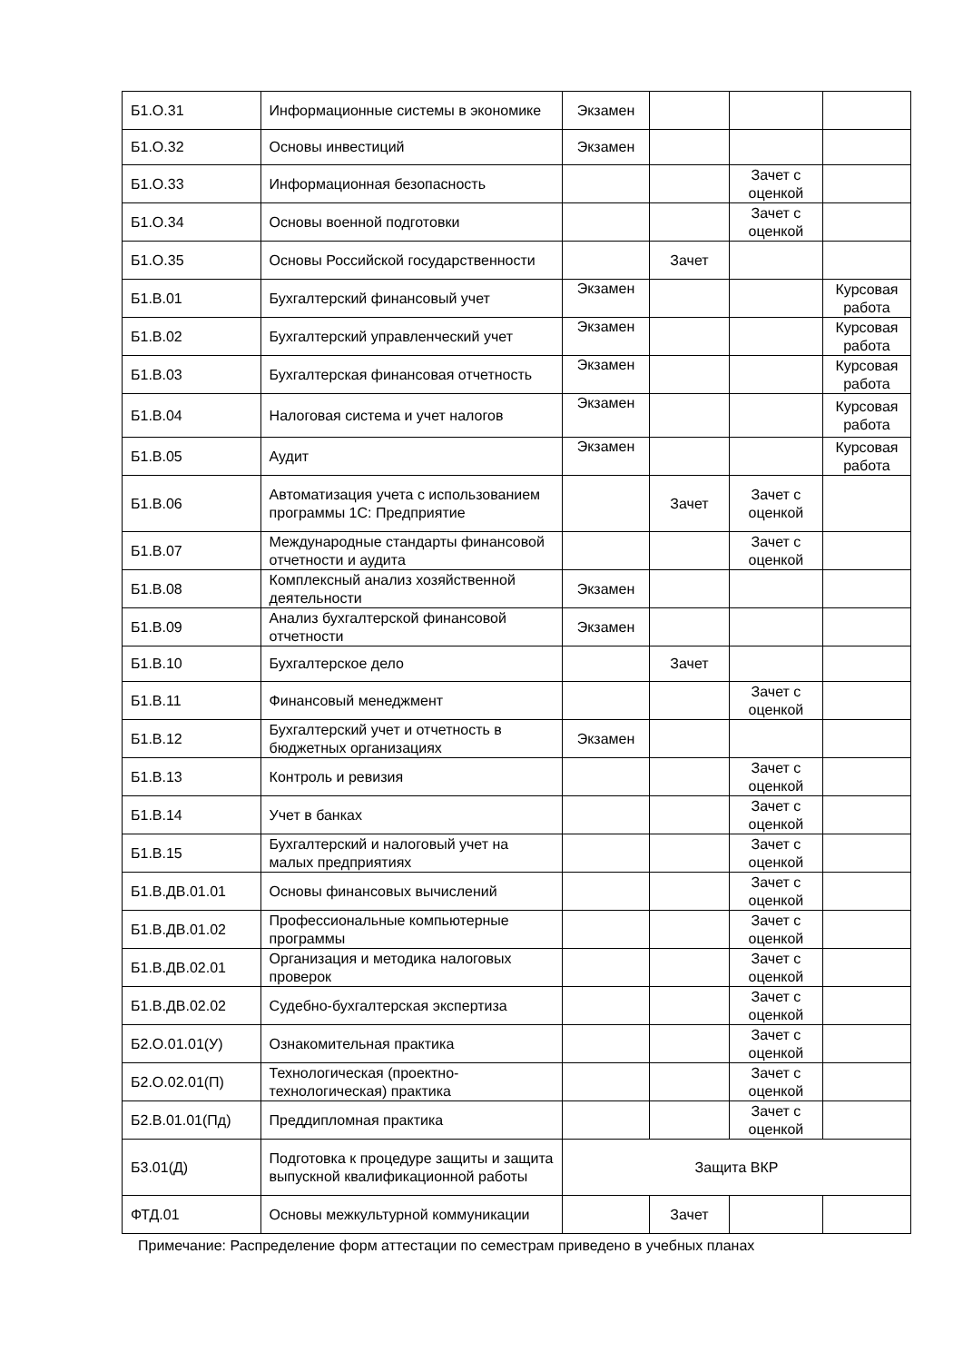| Б1.О.31 | Информационные системы в экономике | Экзамен | | | |
| Б1.О.32 | Основы инвестиций | Экзамен | | | |
| Б1.О.33 | Информационная безопасность | | | Зачет с оценкой | |
| Б1.О.34 | Основы военной подготовки | | | Зачет с оценкой | |
| Б1.О.35 | Основы Российской государственности | | Зачет | | |
| Б1.В.01 | Бухгалтерский финансовый учет | Экзамен | | | Курсовая работа |
| Б1.В.02 | Бухгалтерский управленческий учет | Экзамен | | | Курсовая работа |
| Б1.В.03 | Бухгалтерская финансовая отчетность | Экзамен | | | Курсовая работа |
| Б1.В.04 | Налоговая система и учет налогов | Экзамен | | | Курсовая работа |
| Б1.В.05 | Аудит | Экзамен | | | Курсовая работа |
| Б1.В.06 | Автоматизация учета с использованием программы 1С: Предприятие | | Зачет | Зачет с оценкой | |
| Б1.В.07 | Международные стандарты финансовой отчетности и аудита | | | Зачет с оценкой | |
| Б1.В.08 | Комплексный анализ хозяйственной деятельности | Экзамен | | | |
| Б1.В.09 | Анализ бухгалтерской финансовой отчетности | Экзамен | | | |
| Б1.В.10 | Бухгалтерское дело | | Зачет | | |
| Б1.В.11 | Финансовый менеджмент | | | Зачет с оценкой | |
| Б1.В.12 | Бухгалтерский учет и отчетность в бюджетных организациях | Экзамен | | | |
| Б1.В.13 | Контроль и ревизия | | | Зачет с оценкой | |
| Б1.В.14 | Учет в банках | | | Зачет с оценкой | |
| Б1.В.15 | Бухгалтерский и налоговый учет на малых предприятиях | | | Зачет с оценкой | |
| Б1.В.ДВ.01.01 | Основы финансовых вычислений | | | Зачет с оценкой | |
| Б1.В.ДВ.01.02 | Профессиональные компьютерные программы | | | Зачет с оценкой | |
| Б1.В.ДВ.02.01 | Организация и методика налоговых проверок | | | Зачет с оценкой | |
| Б1.В.ДВ.02.02 | Судебно-бухгалтерская экспертиза | | | Зачет с оценкой | |
| Б2.О.01.01(У) | Ознакомительная практика | | | Зачет с оценкой | |
| Б2.О.02.01(П) | Технологическая (проектно-технологическая) практика | | | Зачет с оценкой | |
| Б2.В.01.01(Пд) | Преддипломная практика | | | Зачет с оценкой | |
| Б3.01(Д) | Подготовка к процедуре защиты и защита выпускной квалификационной работы | Защита ВКР | | | |
| ФТД.01 | Основы межкультурной коммуникации | | Зачет | | |
Примечание: Распределение форм аттестации по семестрам приведено в учебных планах